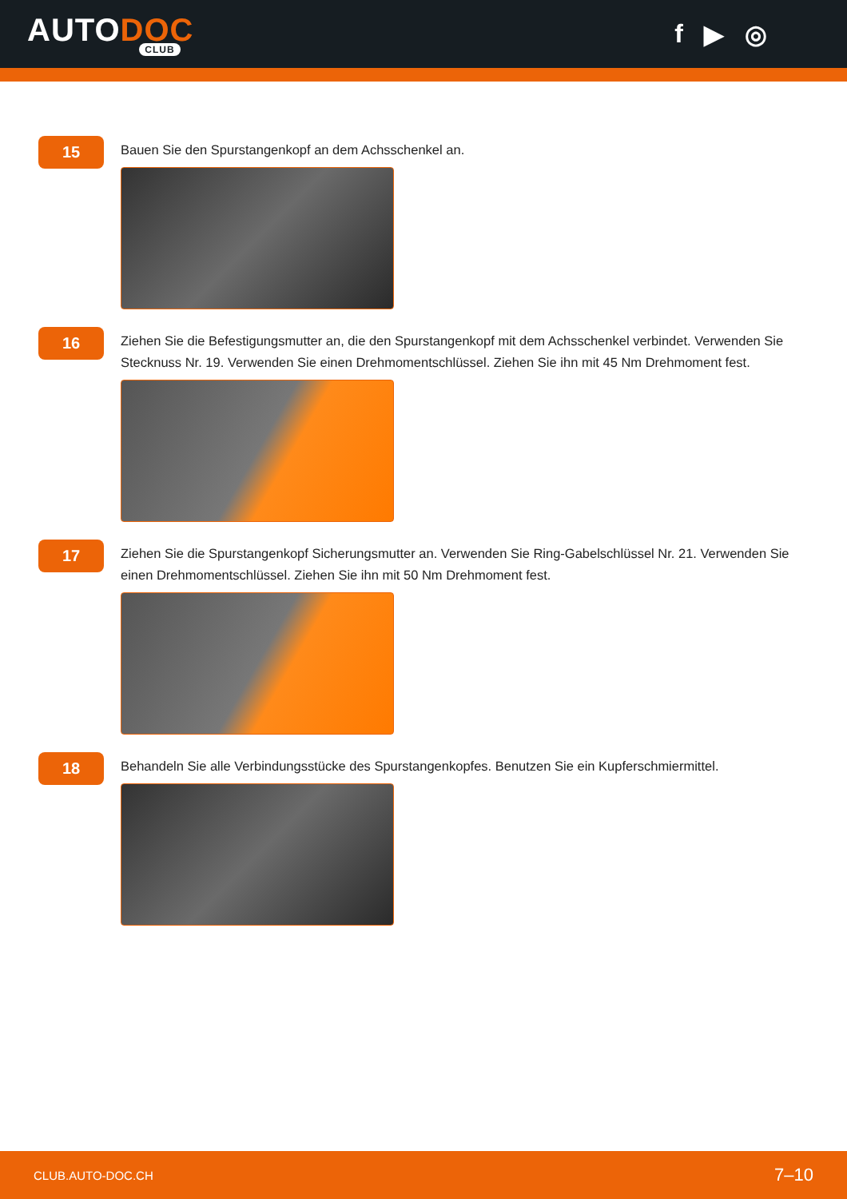AUTODOC
CLUB
f ▶ ◎
15
Bauen Sie den Spurstangenkopf an dem Achsschenkel an.
16
Ziehen Sie die Befestigungsmutter an, die den Spurstangenkopf mit dem Achsschenkel verbindet. Verwenden Sie Stecknuss Nr. 19. Verwenden Sie einen Drehmomentschlüssel. Ziehen Sie ihn mit 45 Nm Drehmoment fest.
17
Ziehen Sie die Spurstangenkopf Sicherungsmutter an. Verwenden Sie Ring-Gabelschlüssel Nr. 21. Verwenden Sie einen Drehmomentschlüssel. Ziehen Sie ihn mit 50 Nm Drehmoment fest.
18
Behandeln Sie alle Verbindungsstücke des Spurstangenkopfes. Benutzen Sie ein Kupferschmiermittel.
CLUB.AUTO-DOC.CH 7–10